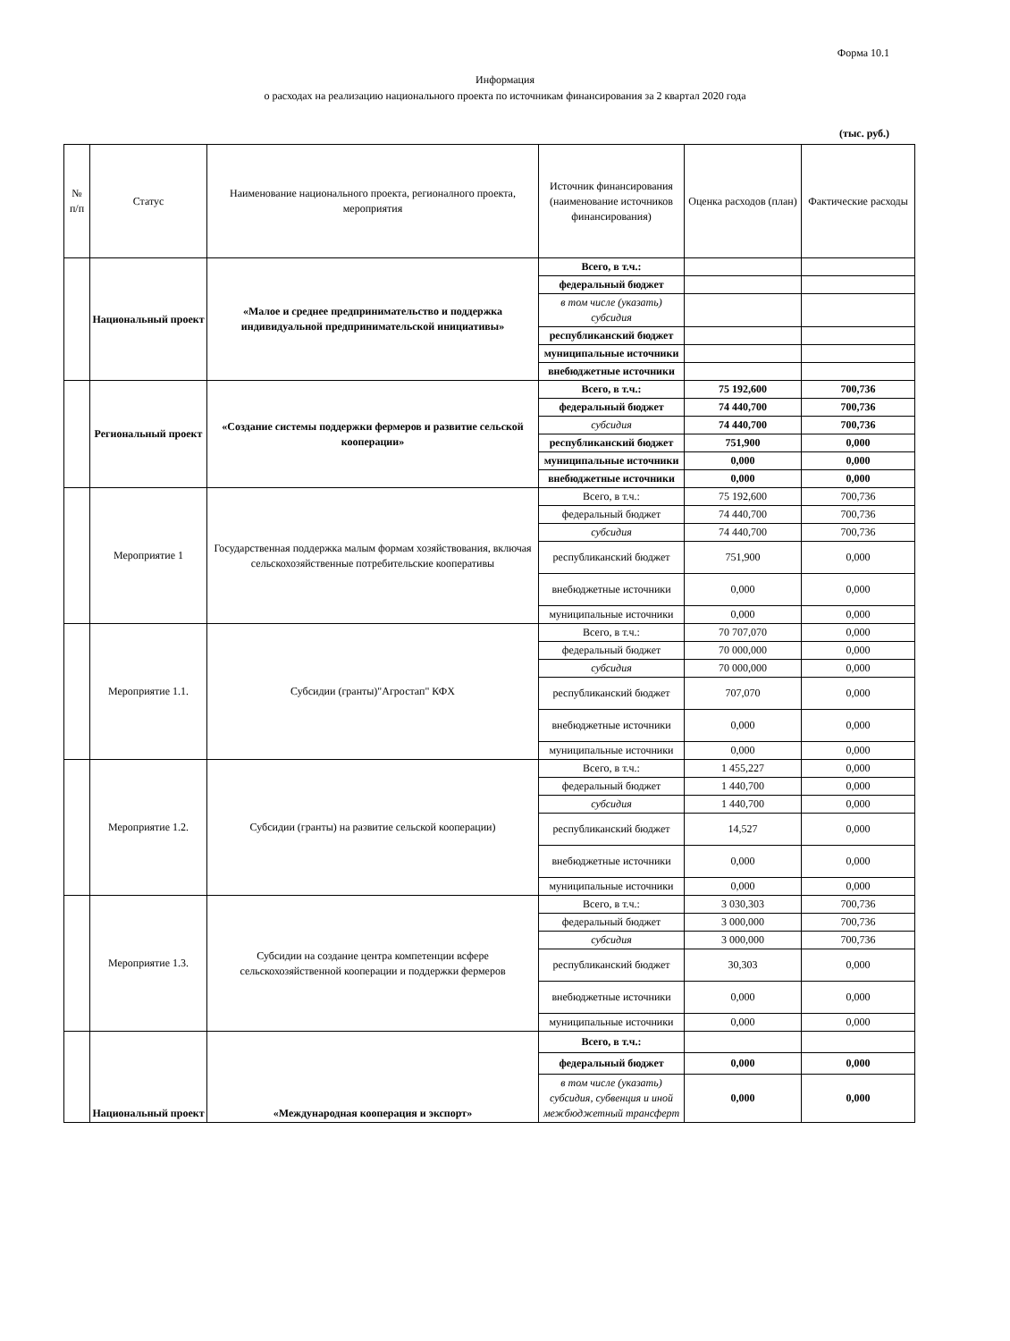Форма 10.1
Информация
о расходах на реализацию национального проекта по источникам финансирования за 2 квартал 2020 года
(тыс. руб.)
| № п/п | Статус | Наименование национального проекта, регионалного проекта, мероприятия | Источник финансирования (наименование источников финансирования) | Оценка расходов (план) | Фактические расходы |
| --- | --- | --- | --- | --- | --- |
| | Национальный проект | «Малое и среднее предпринимательство и поддержка индивидуальной предпринимательской инициативы» | Всего, в т.ч.: | | |
| | | | федеральный бюджет | | |
| | | | в том числе (указать) субсидия | | |
| | | | республиканский бюджет | | |
| | | | муниципальные источники | | |
| | | | внебюджетные источники | | |
| | Региональный проект | «Создание системы поддержки фермеров и развитие сельской кооперации» | Всего, в т.ч.: | 75 192,600 | 700,736 |
| | | | федеральный бюджет | 74 440,700 | 700,736 |
| | | | субсидия | 74 440,700 | 700,736 |
| | | | республиканский бюджет | 751,900 | 0,000 |
| | | | муниципальные источники | 0,000 | 0,000 |
| | | | внебюджетные источники | 0,000 | 0,000 |
| | Мероприятие 1 | Государственная поддержка малым формам хозяйствования, включая сельскохозяйственные потребительские кооперативы | Всего, в т.ч.: | 75 192,600 | 700,736 |
| | | | федеральный бюджет | 74 440,700 | 700,736 |
| | | | субсидия | 74 440,700 | 700,736 |
| | | | республиканский бюджет | 751,900 | 0,000 |
| | | | внебюджетные источники | 0,000 | 0,000 |
| | | | муниципальные источники | 0,000 | 0,000 |
| | Мероприятие 1.1. | Субсидии (гранты)"Агростап" КФХ | Всего, в т.ч.: | 70 707,070 | 0,000 |
| | | | федеральный бюджет | 70 000,000 | 0,000 |
| | | | субсидия | 70 000,000 | 0,000 |
| | | | республиканский бюджет | 707,070 | 0,000 |
| | | | внебюджетные источники | 0,000 | 0,000 |
| | | | муниципальные источники | 0,000 | 0,000 |
| | Мероприятие 1.2. | Субсидии (гранты) на развитие сельской кооперации) | Всего, в т.ч.: | 1 455,227 | 0,000 |
| | | | федеральный бюджет | 1 440,700 | 0,000 |
| | | | субсидия | 1 440,700 | 0,000 |
| | | | республиканский бюджет | 14,527 | 0,000 |
| | | | внебюджетные источники | 0,000 | 0,000 |
| | | | муниципальные источники | 0,000 | 0,000 |
| | Мероприятие 1.3. | Субсидии на создание центра компетенции всфере сельскохозяйственной кооперации и поддержки фермеров | Всего, в т.ч.: | 3 030,303 | 700,736 |
| | | | федеральный бюджет | 3 000,000 | 700,736 |
| | | | субсидия | 3 000,000 | 700,736 |
| | | | республиканский бюджет | 30,303 | 0,000 |
| | | | внебюджетные источники | 0,000 | 0,000 |
| | | | муниципальные источники | 0,000 | 0,000 |
| | Национальный проект | «Международная кооперация и экспорт» | Всего, в т.ч.: | | |
| | | | федеральный бюджет | 0,000 | 0,000 |
| | | | в том числе (указать) субсидия, субвенция и иной межбюджетный трансферт | 0,000 | 0,000 |